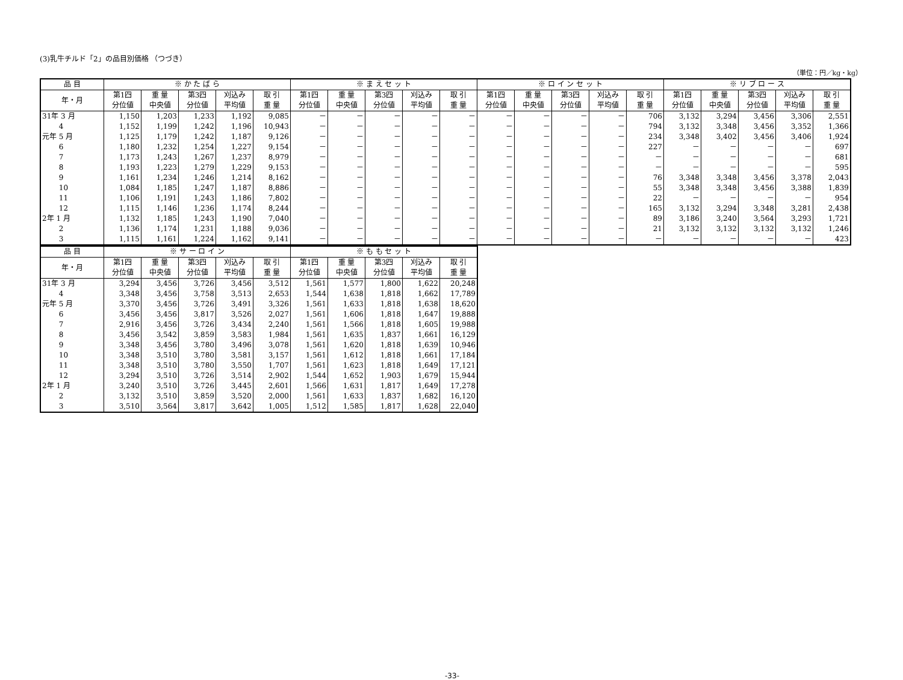(3)乳牛チルド「2」の品目別価格 （つづき）
（単位：円／kg・kg）
| 品 目 | ※ か た ば ら | | | | | ※ ま え セ ッ ト | | | | | ※ ロ イ ン セ ッ ト | | | | | ※ リ ブ ロ ー ス | | | | |
| --- | --- | --- | --- | --- | --- | --- | --- | --- | --- | --- | --- | --- | --- | --- | --- | --- | --- | --- | --- | --- |
| 年・月 | 第1四 分位値 | 重 量 中央値 | 第3四 分位値 | 刈込み 平均値 | 取 引 重 量 | 第1四 分位値 | 重 量 中央値 | 第3四 分位値 | 刈込み 平均値 | 取 引 重 量 | 第1四 分位値 | 重 量 中央値 | 第3四 分位値 | 刈込み 平均値 | 取 引 重 量 | 第1四 分位値 | 重 量 中央値 | 第3四 分位値 | 刈込み 平均値 | 取 引 重 量 |
| 31年 3 月 | 1,150 | 1,203 | 1,233 | 1,192 | 9,085 | － | － | － | － | － | － | － | － | － | 706 | 3,132 | 3,294 | 3,456 | 3,306 | 2,551 |
| 4 | 1,152 | 1,199 | 1,242 | 1,196 | 10,943 | － | － | － | － | － | － | － | － | － | 794 | 3,132 | 3,348 | 3,456 | 3,352 | 1,366 |
| 元年 5 月 | 1,125 | 1,179 | 1,242 | 1,187 | 9,126 | － | － | － | － | － | － | － | － | － | 234 | 3,348 | 3,402 | 3,456 | 3,406 | 1,924 |
| 6 | 1,180 | 1,232 | 1,254 | 1,227 | 9,154 | － | － | － | － | － | － | － | － | － | 227 | － | － | － | － | 697 |
| 7 | 1,173 | 1,243 | 1,267 | 1,237 | 8,979 | － | － | － | － | － | － | － | － | － | － | － | － | － | － | 681 |
| 8 | 1,193 | 1,223 | 1,279 | 1,229 | 9,153 | － | － | － | － | － | － | － | － | － | － | － | － | － | － | 595 |
| 9 | 1,161 | 1,234 | 1,246 | 1,214 | 8,162 | － | － | － | － | － | － | － | － | － | 76 | 3,348 | 3,348 | 3,456 | 3,378 | 2,043 |
| 10 | 1,084 | 1,185 | 1,247 | 1,187 | 8,886 | － | － | － | － | － | － | － | － | － | 55 | 3,348 | 3,348 | 3,456 | 3,388 | 1,839 |
| 11 | 1,106 | 1,191 | 1,243 | 1,186 | 7,802 | － | － | － | － | － | － | － | － | － | 22 | － | － | － | － | 954 |
| 12 | 1,115 | 1,146 | 1,236 | 1,174 | 8,244 | － | － | － | － | － | － | － | － | － | 165 | 3,132 | 3,294 | 3,348 | 3,281 | 2,438 |
| 2年 1 月 | 1,132 | 1,185 | 1,243 | 1,190 | 7,040 | － | － | － | － | － | － | － | － | － | 89 | 3,186 | 3,240 | 3,564 | 3,293 | 1,721 |
| 2 | 1,136 | 1,174 | 1,231 | 1,188 | 9,036 | － | － | － | － | － | － | － | － | － | 21 | 3,132 | 3,132 | 3,132 | 3,132 | 1,246 |
| 3 | 1,115 | 1,161 | 1,224 | 1,162 | 9,141 | － | － | － | － | － | － | － | － | － | － | － | － | － | － | 423 |
| 品 目 | ※ サ ー ロ イ ン | | | | | ※ も も セ ッ ト | | | | |
| --- | --- | --- | --- | --- | --- | --- | --- | --- | --- | --- |
| 年・月 | 第1四 分位値 | 重 量 中央値 | 第3四 分位値 | 刈込み 平均値 | 取 引 重 量 | 第1四 分位値 | 重 量 中央値 | 第3四 分位値 | 刈込み 平均値 | 取 引 重 量 |
| 31年 3 月 | 3,294 | 3,456 | 3,726 | 3,456 | 3,512 | 1,561 | 1,577 | 1,800 | 1,622 | 20,248 |
| 4 | 3,348 | 3,456 | 3,758 | 3,513 | 2,653 | 1,544 | 1,638 | 1,818 | 1,662 | 17,789 |
| 元年 5 月 | 3,370 | 3,456 | 3,726 | 3,491 | 3,326 | 1,561 | 1,633 | 1,818 | 1,638 | 18,620 |
| 6 | 3,456 | 3,456 | 3,817 | 3,526 | 2,027 | 1,561 | 1,606 | 1,818 | 1,647 | 19,888 |
| 7 | 2,916 | 3,456 | 3,726 | 3,434 | 2,240 | 1,561 | 1,566 | 1,818 | 1,605 | 19,988 |
| 8 | 3,456 | 3,542 | 3,859 | 3,583 | 1,984 | 1,561 | 1,635 | 1,837 | 1,661 | 16,129 |
| 9 | 3,348 | 3,456 | 3,780 | 3,496 | 3,078 | 1,561 | 1,620 | 1,818 | 1,639 | 10,946 |
| 10 | 3,348 | 3,510 | 3,780 | 3,581 | 3,157 | 1,561 | 1,612 | 1,818 | 1,661 | 17,184 |
| 11 | 3,348 | 3,510 | 3,780 | 3,550 | 1,707 | 1,561 | 1,623 | 1,818 | 1,649 | 17,121 |
| 12 | 3,294 | 3,510 | 3,726 | 3,514 | 2,902 | 1,544 | 1,652 | 1,903 | 1,679 | 15,944 |
| 2年 1 月 | 3,240 | 3,510 | 3,726 | 3,445 | 2,601 | 1,566 | 1,631 | 1,817 | 1,649 | 17,278 |
| 2 | 3,132 | 3,510 | 3,859 | 3,520 | 2,000 | 1,561 | 1,633 | 1,837 | 1,682 | 16,120 |
| 3 | 3,510 | 3,564 | 3,817 | 3,642 | 1,005 | 1,512 | 1,585 | 1,817 | 1,628 | 22,040 |
-33-